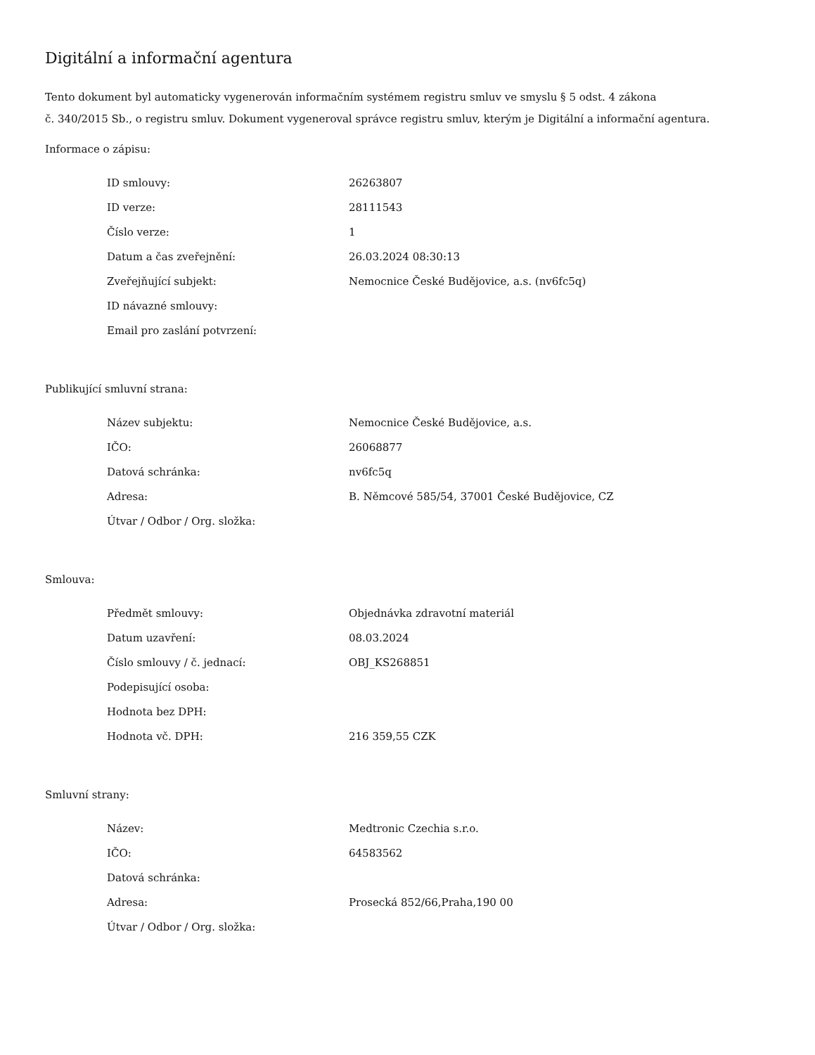Digitální a informační agentura
Tento dokument byl automaticky vygenerován informačním systémem registru smluv ve smyslu § 5 odst. 4 zákona
č. 340/2015 Sb., o registru smluv. Dokument vygeneroval správce registru smluv, kterým je Digitální a informační agentura.
Informace o zápisu:
| ID smlouvy: | 26263807 |
| ID verze: | 28111543 |
| Číslo verze: | 1 |
| Datum a čas zveřejnění: | 26.03.2024 08:30:13 |
| Zveřejňující subjekt: | Nemocnice České Budějovice, a.s. (nv6fc5q) |
| ID návazné smlouvy: | |
| Email pro zaslání potvrzení: | |
Publikující smluvní strana:
| Název subjektu: | Nemocnice České Budějovice, a.s. |
| IČO: | 26068877 |
| Datová schránka: | nv6fc5q |
| Adresa: | B. Němcové 585/54, 37001 České Budějovice, CZ |
| Útvar / Odbor / Org. složka: | |
Smlouva:
| Předmět smlouvy: | Objednávka zdravotní materiál |
| Datum uzavření: | 08.03.2024 |
| Číslo smlouvy / č. jednací: | OBJ_KS268851 |
| Podepisující osoba: | |
| Hodnota bez DPH: | |
| Hodnota vč. DPH: | 216 359,55 CZK |
Smluvní strany:
| Název: | Medtronic Czechia s.r.o. |
| IČO: | 64583562 |
| Datová schránka: | |
| Adresa: | Prosecká 852/66,Praha,190 00 |
| Útvar / Odbor / Org. složka: | |